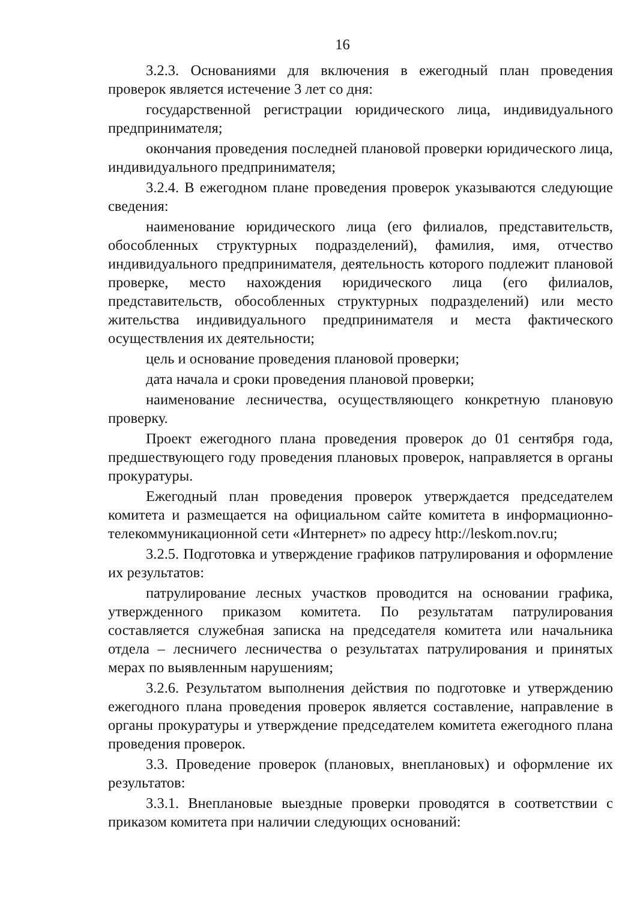16
3.2.3. Основаниями для включения в ежегодный план проведения проверок является истечение 3 лет со дня:
государственной регистрации юридического лица, индивидуального предпринимателя;
окончания проведения последней плановой проверки юридического лица, индивидуального предпринимателя;
3.2.4. В ежегодном плане проведения проверок указываются следующие сведения:
наименование юридического лица (его филиалов, представительств, обособленных структурных подразделений), фамилия, имя, отчество индивидуального предпринимателя, деятельность которого подлежит плановой проверке, место нахождения юридического лица (его филиалов, представительств, обособленных структурных подразделений) или место жительства индивидуального предпринимателя и места фактического осуществления их деятельности;
цель и основание проведения плановой проверки;
дата начала и сроки проведения плановой проверки;
наименование лесничества, осуществляющего конкретную плановую проверку.
Проект ежегодного плана проведения проверок до 01 сентября года, предшествующего году проведения плановых проверок, направляется в органы прокуратуры.
Ежегодный план проведения проверок утверждается председателем комитета и размещается на официальном сайте комитета в информационно-телекоммуникационной сети «Интернет» по адресу http://leskom.nov.ru;
3.2.5. Подготовка и утверждение графиков патрулирования и оформление их результатов:
патрулирование лесных участков проводится на основании графика, утвержденного приказом комитета. По результатам патрулирования составляется служебная записка на председателя комитета или начальника отдела – лесничего лесничества о результатах патрулирования и принятых мерах по выявленным нарушениям;
3.2.6. Результатом выполнения действия по подготовке и утверждению ежегодного плана проведения проверок является составление, направление в органы прокуратуры и утверждение председателем комитета ежегодного плана проведения проверок.
3.3. Проведение проверок (плановых, внеплановых) и оформление их результатов:
3.3.1. Внеплановые выездные проверки проводятся в соответствии с приказом комитета при наличии следующих оснований: